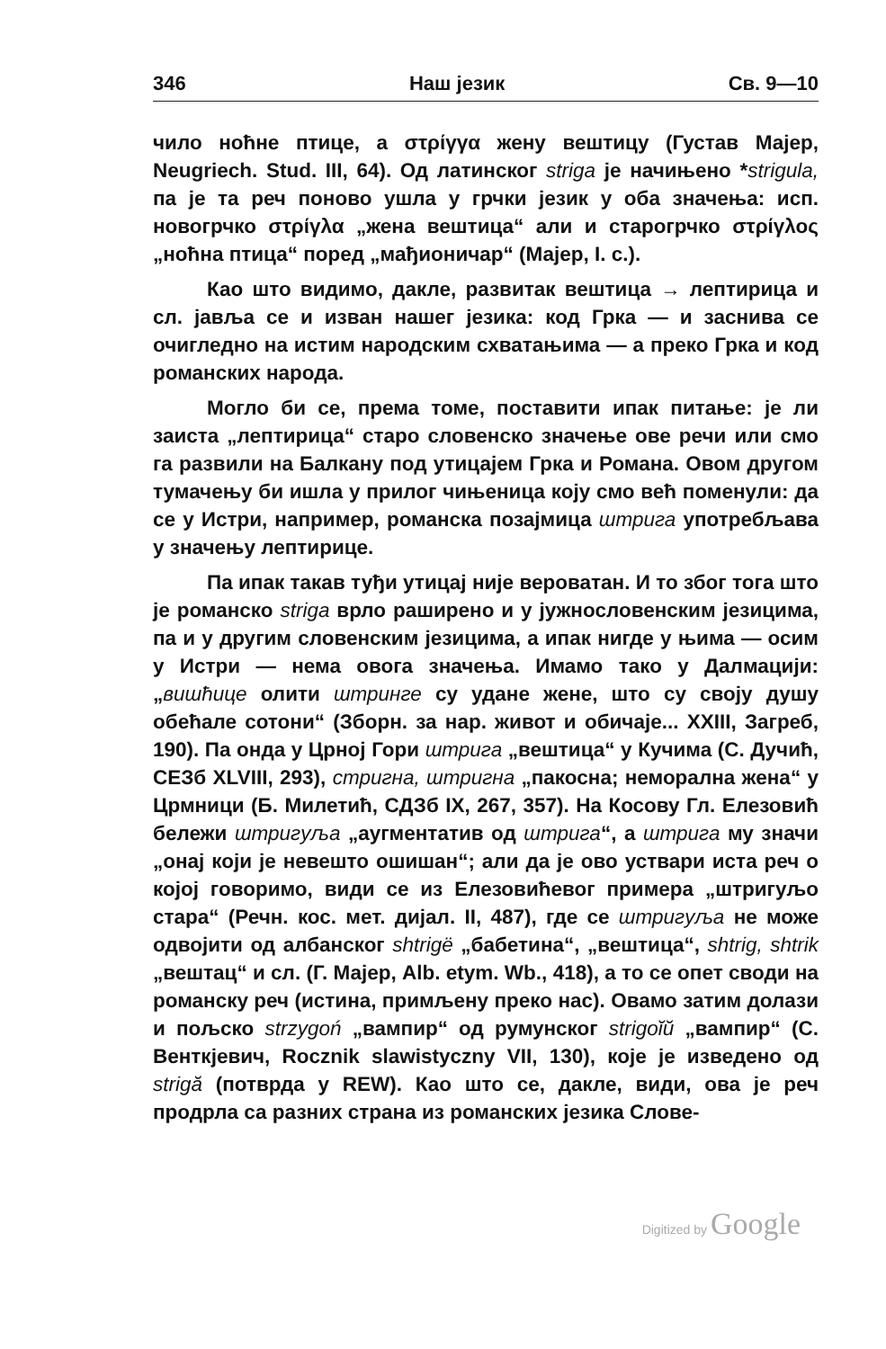346 Наш језик Св. 9—10
чило ноћне птице, а στρίγγα жену вештицу (Густав Мајер, Neugriech. Stud. III, 64). Од латинског striga је начињено *strigula, па је та реч поново ушла у грчки језик у оба значења: исп. новогрчко στρίγλα „жена вештица“ али и старогрчко στρίγλος „ноћна птица“ поред „мађионичар“ (Мајер, I. c.).
Као што видимо, дакле, развитак вештица → лептирица и сл. јавља се и изван нашег језика: код Грка — и заснива се очигледно на истим народским схватањима — а преко Грка и код романских народа.
Могло би се, према томе, поставити ипак питање: је ли заиста „лептирица“ старо словенско значење ове речи или смо га развили на Балкану под утицајем Грка и Романа. Овом другом тумачењу би ишла у прилог чињеница коју смо већ поменули: да се у Истри, например, романска позајмица штрига употребљава у значењу лептирице.
Па ипак такав туђи утицај није вероватан. И то због тога што је романско striga врло раширено и у јужнословенским језицима, па и у другим словенским језицима, а ипак нигде у њима — осим у Истри — нема овога значења. Имамо тако у Далмацији: „вишћице олити штринге су удане жене, што су своју душу обећале сотони“ (Зборн. за нар. живот и обичаје... XXIII, Загреб, 190). Па онда у Црној Гори штрига „вештица“ у Кучима (С. Дучић, СЕЗб XLVIII, 293), стригна, штригна „пакосна; неморална жена“ у Црмници (Б. Милетић, СДЗб IX, 267, 357). На Косову Гл. Елезовић бележи штригуља „аугментатив од штрига“, а штрига му значи „онај који је невешто ошишан“; али да је ово уствари иста реч о којој говоримо, види се из Елезовићевог примера „штригуљо стара“ (Речн. кос. мет. дијал. II, 487), где се штригуља не може одвојити од албанског shtrigë „бабетина“, „вештица“, shtrig, shtrik „вештац“ и сл. (Г. Мајер, Alb. etym. Wb., 418), а то се опет своди на романску реч (истина, примљену преко нас). Овамо затим долази и пољско strzygoń „вампир“ од румунског strigoĭŭ „вампир“ (С. Венткјевич, Rocznik slawistyczny VII, 130), које је изведено од strigă (потврда у REW). Као што се, дакле, види, ова је реч продрла са разних страна из романских језика Слове-
Digitized by Google